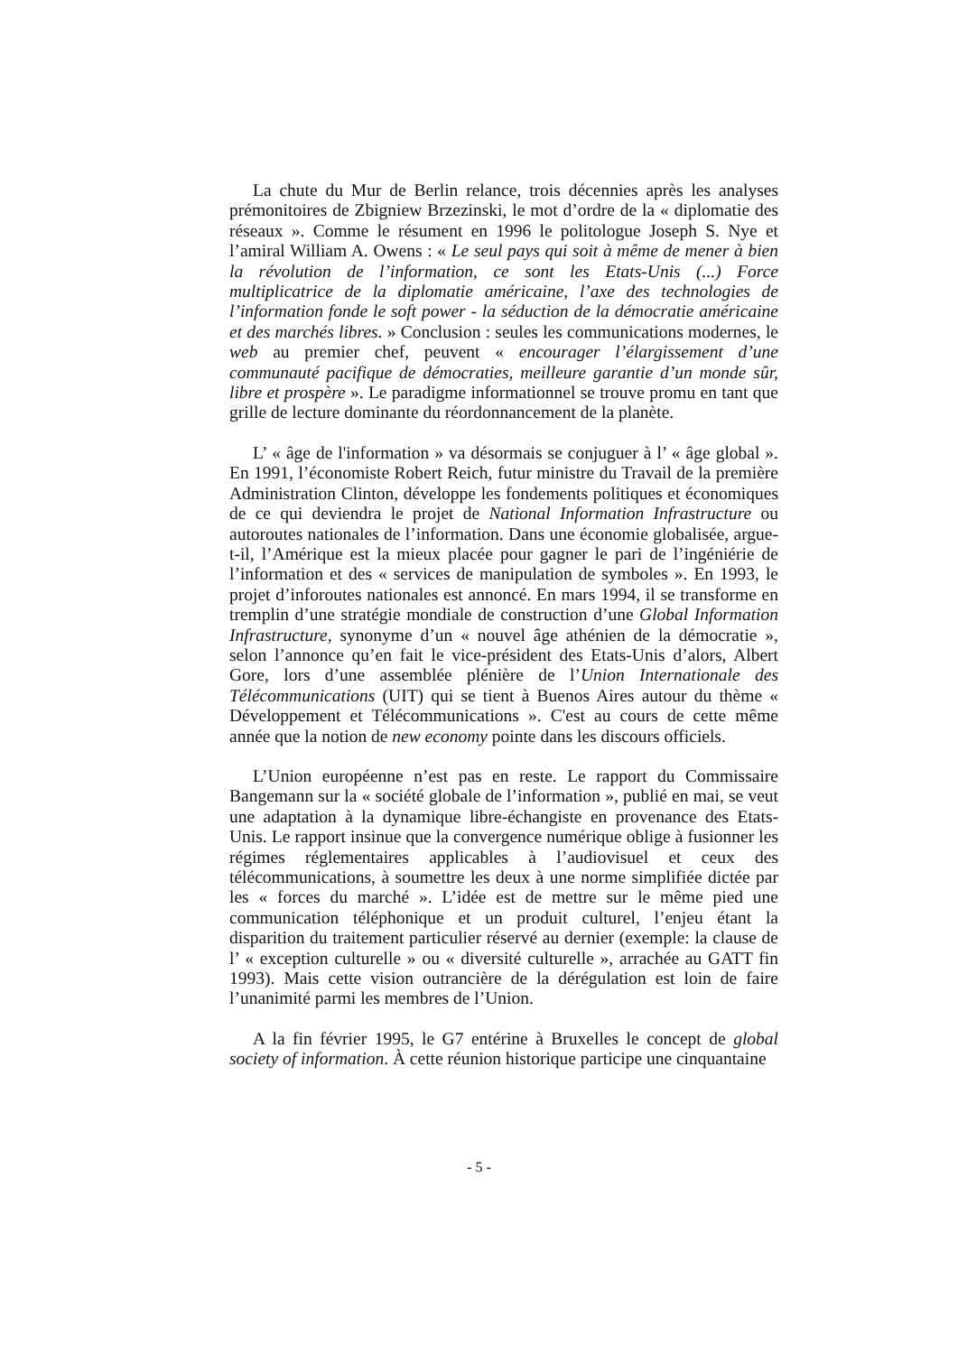La chute du Mur de Berlin relance, trois décennies après les analyses prémonitoires de Zbigniew Brzezinski, le mot d’ordre de la « diplomatie des réseaux ». Comme le résument en 1996 le politologue Joseph S. Nye et l’amiral William A. Owens : « Le seul pays qui soit à même de mener à bien la révolution de l’information, ce sont les Etats-Unis (...) Force multiplicatrice de la diplomatie américaine, l’axe des technologies de l’information fonde le soft power - la séduction de la démocratie américaine et des marchés libres. » Conclusion : seules les communications modernes, le web au premier chef, peuvent « encourager l’élargissement d’une communauté pacifique de démocraties, meilleure garantie d’un monde sûr, libre et prospère ». Le paradigme informationnel se trouve promu en tant que grille de lecture dominante du réordonnancement de la planète.
L’ « âge de l'information » va désormais se conjuguer à l’ « âge global ». En 1991, l’économiste Robert Reich, futur ministre du Travail de la première Administration Clinton, développe les fondements politiques et économiques de ce qui deviendra le projet de National Information Infrastructure ou autoroutes nationales de l’information. Dans une économie globalisée, argue-t-il, l’Amérique est la mieux placée pour gagner le pari de l’ingéniérie de l’information et des « services de manipulation de symboles ». En 1993, le projet d’inforoutes nationales est annoncé. En mars 1994, il se transforme en tremplin d’une stratégie mondiale de construction d’une Global Information Infrastructure, synonyme d’un « nouvel âge athénien de la démocratie », selon l’annonce qu’en fait le vice-président des Etats-Unis d’alors, Albert Gore, lors d’une assemblée plénière de l’Union Internationale des Télécommunications (UIT) qui se tient à Buenos Aires autour du thème « Développement et Télécommunications ». C'est au cours de cette même année que la notion de new economy pointe dans les discours officiels.
L’Union européenne n’est pas en reste. Le rapport du Commissaire Bangemann sur la « société globale de l’information », publié en mai, se veut une adaptation à la dynamique libre-échangiste en provenance des Etats-Unis. Le rapport insinue que la convergence numérique oblige à fusionner les régimes réglementaires applicables à l’audiovisuel et ceux des télécommunications, à soumettre les deux à une norme simplifiée dictée par les « forces du marché ». L’idée est de mettre sur le même pied une communication téléphonique et un produit culturel, l’enjeu étant la disparition du traitement particulier réservé au dernier (exemple: la clause de l’ « exception culturelle » ou « diversité culturelle », arrachée au GATT fin 1993). Mais cette vision outrancière de la dérégulation est loin de faire l’unanimité parmi les membres de l’Union.
A la fin février 1995, le G7 entérine à Bruxelles le concept de global society of information. À cette réunion historique participe une cinquantaine
- 5 -